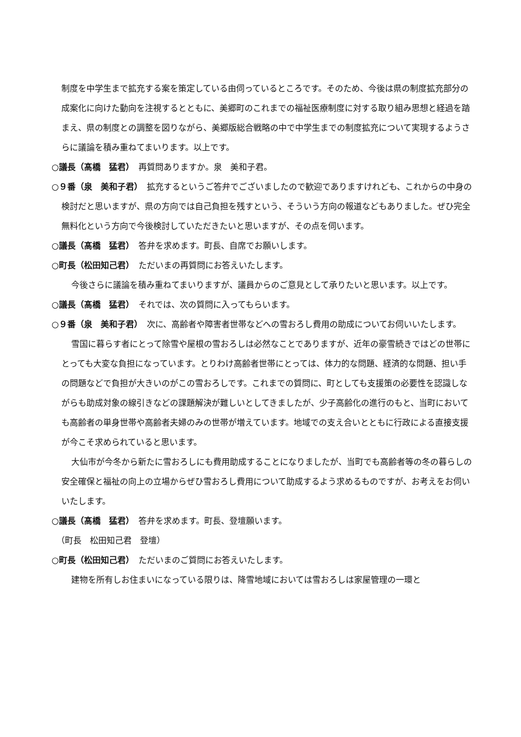制度を中学生まで拡充する案を策定している由伺っているところです。そのため、今後は県の制度拡充部分の成案化に向けた動向を注視するとともに、美郷町のこれまでの福祉医療制度に対する取り組み思想と経過を踏まえ、県の制度との調整を図りながら、美郷版総合戦略の中で中学生までの制度拡充について実現するようさらに議論を積み重ねてまいります。以上です。
○議長（髙橋　猛君）　再質問ありますか。泉　美和子君。
○９番（泉　美和子君）　拡充するというご答弁でございましたので歓迎でありますけれども、これからの中身の検討だと思いますが、県の方向では自己負担を残すという、そういう方向の報道などもありました。ぜひ完全無料化という方向で今後検討していただきたいと思いますが、その点を伺います。
○議長（髙橋　猛君）　答弁を求めます。町長、自席でお願いします。
○町長（松田知己君）　ただいまの再質問にお答えいたします。
今後さらに議論を積み重ねてまいりますが、議員からのご意見として承りたいと思います。以上です。
○議長（髙橋　猛君）　それでは、次の質問に入ってもらいます。
○９番（泉　美和子君）　次に、高齢者や障害者世帯などへの雪おろし費用の助成についてお伺いいたします。
雪国に暮らす者にとって除雪や屋根の雪おろしは必然なことでありますが、近年の豪雪続きではどの世帯にとっても大変な負担になっています。とりわけ高齢者世帯にとっては、体力的な問題、経済的な問題、担い手の問題などで負担が大きいのがこの雪おろしです。これまでの質問に、町としても支援策の必要性を認識しながらも助成対象の線引きなどの課題解決が難しいとしてきましたが、少子高齢化の進行のもと、当町においても高齢者の単身世帯や高齢者夫婦のみの世帯が増えています。地域での支え合いとともに行政による直接支援が今こそ求められていると思います。
大仙市が今冬から新たに雪おろしにも費用助成することになりましたが、当町でも高齢者等の冬の暮らしの安全確保と福祉の向上の立場からぜひ雪おろし費用について助成するよう求めるものですが、お考えをお伺いいたします。
○議長（髙橋　猛君）　答弁を求めます。町長、登壇願います。
（町長　松田知己君　登壇）
○町長（松田知己君）　ただいまのご質問にお答えいたします。
建物を所有しお住まいになっている限りは、降雪地域においては雪おろしは家屋管理の一環と